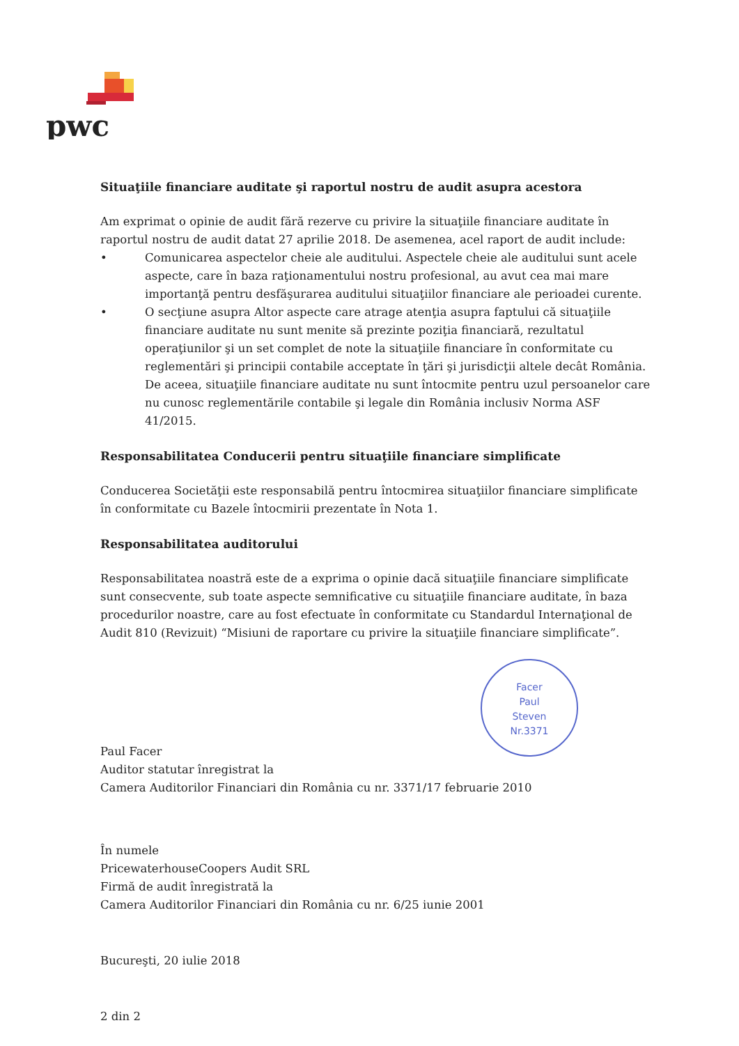pwc
Situaţiile financiare auditate şi raportul nostru de audit asupra acestora
Am exprimat o opinie de audit fără rezerve cu privire la situaţiile financiare auditate în raportul nostru de audit datat 27 aprilie 2018. De asemenea, acel raport de audit include:
• Comunicarea aspectelor cheie ale auditului. Aspectele cheie ale auditului sunt acele aspecte, care în baza raţionamentului nostru profesional, au avut cea mai mare importanţă pentru desfăşurarea auditului situaţiilor financiare ale perioadei curente.
• O secţiune asupra Altor aspecte care atrage atenţia asupra faptului că situaţiile financiare auditate nu sunt menite să prezinte poziţia financiară, rezultatul operaţiunilor şi un set complet de note la situaţiile financiare în conformitate cu reglementări şi principii contabile acceptate în ţări şi jurisdicţii altele decât România. De aceea, situaţiile financiare auditate nu sunt întocmite pentru uzul persoanelor care nu cunosc reglementările contabile şi legale din România inclusiv Norma ASF 41/2015.
Responsabilitatea Conducerii pentru situaţiile financiare simplificate
Conducerea Societăţii este responsabilă pentru întocmirea situaţiilor financiare simplificate în conformitate cu Bazele întocmirii prezentate în Nota 1.
Responsabilitatea auditorului
Responsabilitatea noastră este de a exprima o opinie dacă situaţiile financiare simplificate sunt consecvente, sub toate aspecte semnificative cu situaţiile financiare auditate, în baza procedurilor noastre, care au fost efectuate în conformitate cu Standardul Internaţional de Audit 810 (Revizuit) “Misiuni de raportare cu privire la situaţiile financiare simplificate”.
Paul Facer
Auditor statutar înregistrat la
Camera Auditorilor Financiari din România cu nr. 3371/17 februarie 2010
În numele
PricewaterhouseCoopers Audit SRL
Firmă de audit înregistrată la
Camera Auditorilor Financiari din România cu nr. 6/25 iunie 2001
Bucureşti, 20 iulie 2018
2 din 2
Facer
Paul
Steven
Nr.3371